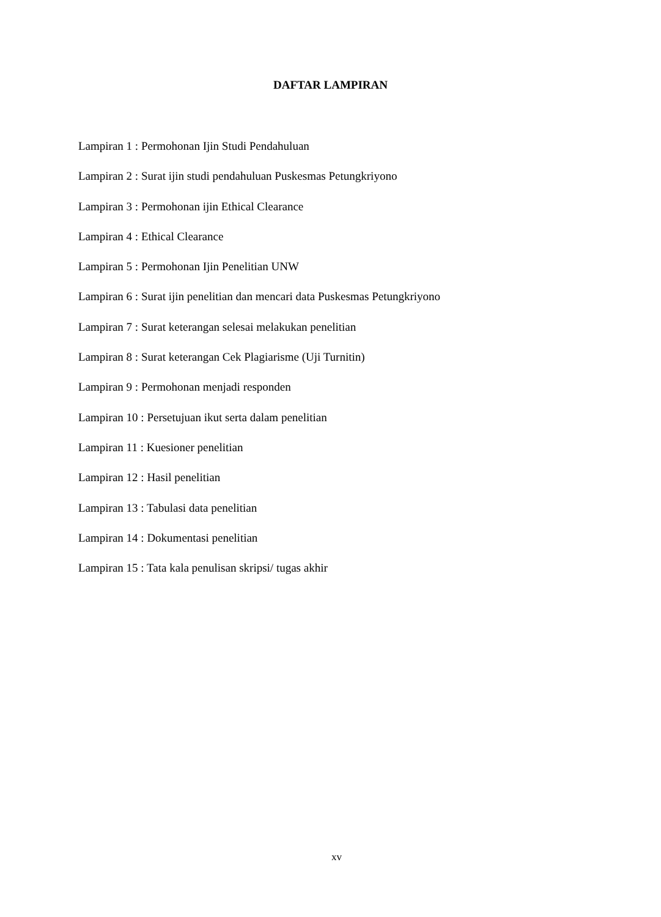DAFTAR LAMPIRAN
Lampiran 1 : Permohonan Ijin Studi Pendahuluan
Lampiran 2 : Surat ijin studi pendahuluan Puskesmas Petungkriyono
Lampiran 3 : Permohonan ijin Ethical Clearance
Lampiran 4 : Ethical Clearance
Lampiran 5 : Permohonan Ijin Penelitian UNW
Lampiran 6 : Surat ijin penelitian dan mencari data Puskesmas Petungkriyono
Lampiran 7 : Surat keterangan selesai melakukan penelitian
Lampiran 8 : Surat keterangan Cek Plagiarisme (Uji Turnitin)
Lampiran 9 : Permohonan menjadi responden
Lampiran 10 : Persetujuan ikut serta dalam penelitian
Lampiran 11 : Kuesioner penelitian
Lampiran 12 : Hasil penelitian
Lampiran 13 : Tabulasi data penelitian
Lampiran 14 : Dokumentasi penelitian
Lampiran 15 : Tata kala penulisan skripsi/ tugas akhir
xv